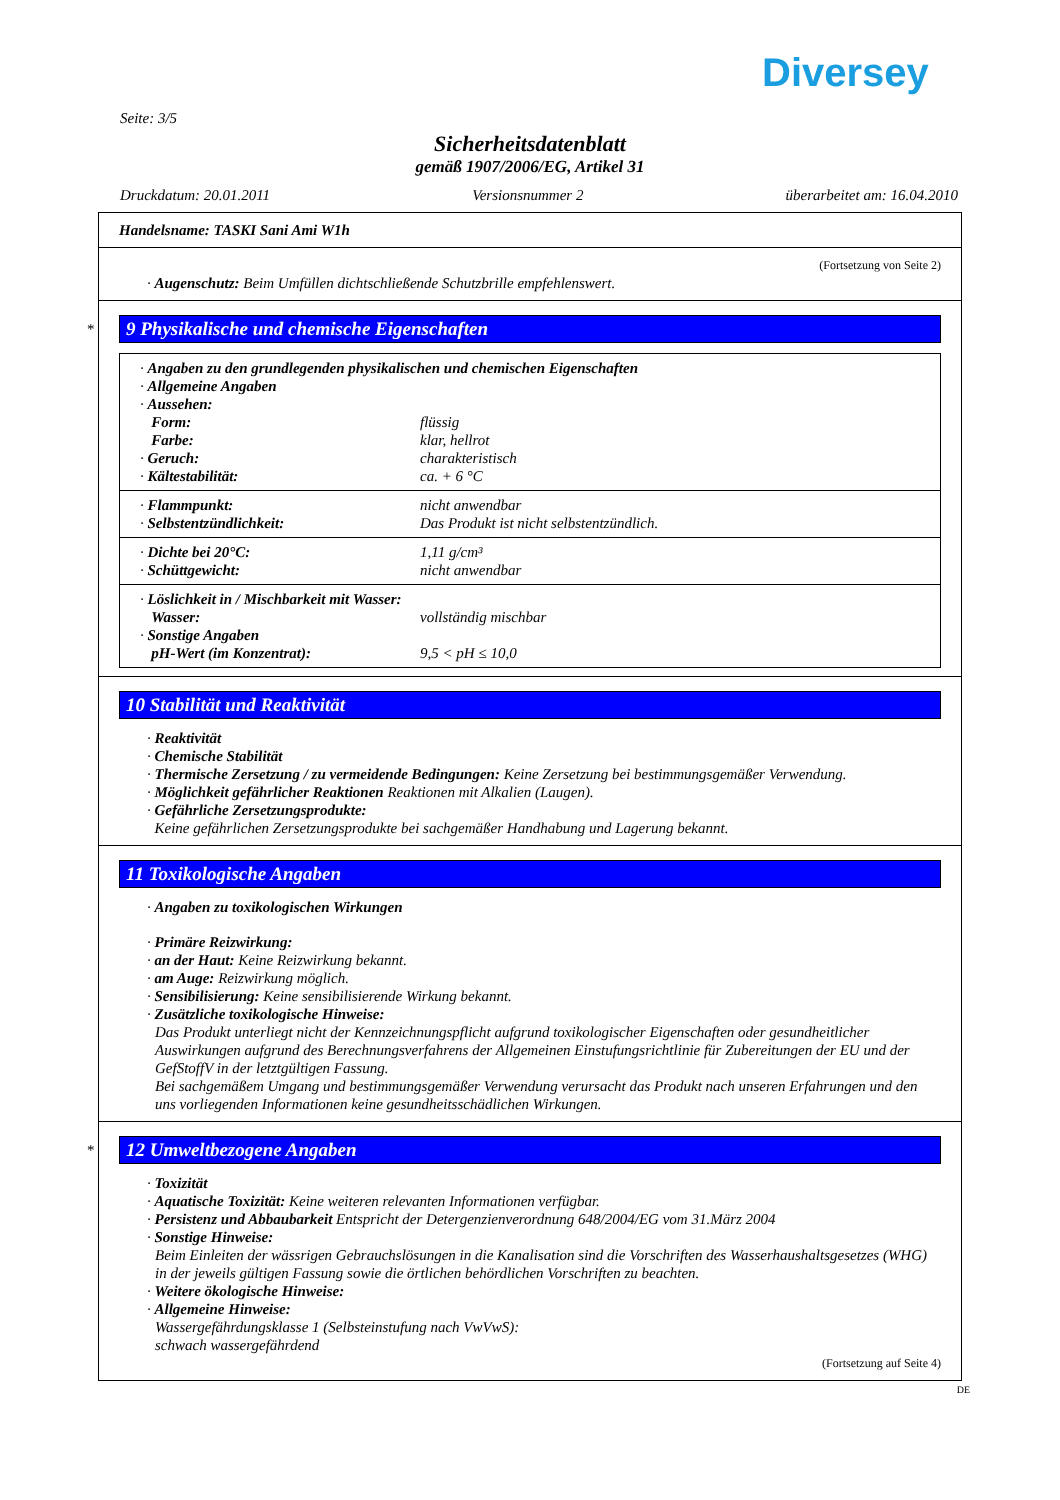Diversey
Seite: 3/5
Sicherheitsdatenblatt
gemäß 1907/2006/EG, Artikel 31
Druckdatum: 20.01.2011 Versionsnummer 2 überarbeitet am: 16.04.2010
Handelsname: TASKI Sani Ami W1h
(Fortsetzung von Seite 2)
· Augenschutz: Beim Umfüllen dichtschließende Schutzbrille empfehlenswert.
*
9 Physikalische und chemische Eigenschaften
· Angaben zu den grundlegenden physikalischen und chemischen Eigenschaften
· Allgemeine Angaben
· Aussehen:
Form: flüssig
Farbe: klar, hellrot
· Geruch: charakteristisch
· Kältestabilität: ca. + 6 °C
· Flammpunkt: nicht anwendbar
· Selbstentzündlichkeit: Das Produkt ist nicht selbstentzündlich.
· Dichte bei 20°C: 1,11 g/cm³
· Schüttgewicht: nicht anwendbar
· Löslichkeit in / Mischbarkeit mit Wasser:
Wasser: vollständig mischbar
· Sonstige Angaben
pH-Wert (im Konzentrat): 9,5 < pH ≤ 10,0
10 Stabilität und Reaktivität
· Reaktivität
· Chemische Stabilität
· Thermische Zersetzung / zu vermeidende Bedingungen: Keine Zersetzung bei bestimmungsgemäßer Verwendung.
· Möglichkeit gefährlicher Reaktionen Reaktionen mit Alkalien (Laugen).
· Gefährliche Zersetzungsprodukte:
Keine gefährlichen Zersetzungsprodukte bei sachgemäßer Handhabung und Lagerung bekannt.
11 Toxikologische Angaben
· Angaben zu toxikologischen Wirkungen
· Primäre Reizwirkung:
· an der Haut: Keine Reizwirkung bekannt.
· am Auge: Reizwirkung möglich.
· Sensibilisierung: Keine sensibilisierende Wirkung bekannt.
· Zusätzliche toxikologische Hinweise:
Das Produkt unterliegt nicht der Kennzeichnungspflicht aufgrund toxikologischer Eigenschaften oder gesundheitlicher Auswirkungen aufgrund des Berechnungsverfahrens der Allgemeinen Einstufungsrichtlinie für Zubereitungen der EU und der GefStoffV in der letztgültigen Fassung.
Bei sachgemäßem Umgang und bestimmungsgemäßer Verwendung verursacht das Produkt nach unseren Erfahrungen und den uns vorliegenden Informationen keine gesundheitsschädlichen Wirkungen.
*
12 Umweltbezogene Angaben
· Toxizität
· Aquatische Toxizität: Keine weiteren relevanten Informationen verfügbar.
· Persistenz und Abbaubarkeit Entspricht der Detergenzienverordnung 648/2004/EG vom 31.März 2004
· Sonstige Hinweise:
Beim Einleiten der wässrigen Gebrauchslösungen in die Kanalisation sind die Vorschriften des Wasserhaushaltsgesetzes (WHG) in der jeweils gültigen Fassung sowie die örtlichen behördlichen Vorschriften zu beachten.
· Weitere ökologische Hinweise:
· Allgemeine Hinweise:
Wassergefährdungsklasse 1 (Selbsteinstufung nach VwVwS):
schwach wassergefährdend
(Fortsetzung auf Seite 4)
DE